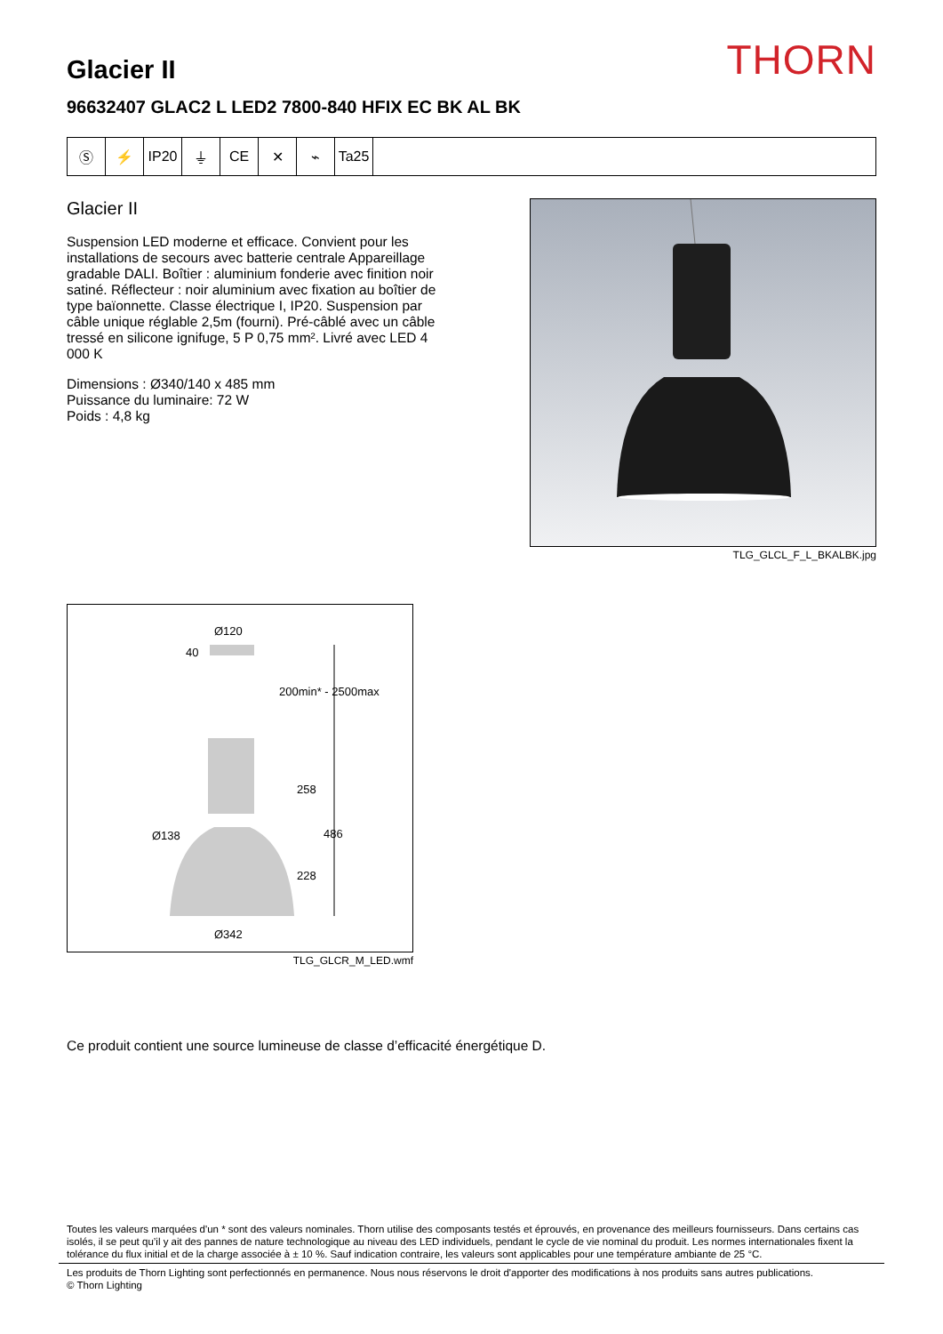Glacier II
THORN
96632407 GLAC2 L LED2 7800-840 HFIX EC BK AL BK
Ⓢ ⚡ IP20 ⏚ CE ✕ ⌁ Ta25
Glacier II
Suspension LED moderne et efficace. Convient pour les installations de secours avec batterie centrale Appareillage gradable DALI. Boîtier : aluminium fonderie avec finition noir satiné. Réflecteur : noir aluminium avec fixation au boîtier de type baïonnette. Classe électrique I, IP20. Suspension par câble unique réglable 2,5m (fourni). Pré-câblé avec un câble tressé en silicone ignifuge, 5 P 0,75 mm². Livré avec LED 4 000 K
Dimensions : Ø340/140 x 485 mm
Puissance du luminaire: 72 W
Poids : 4,8 kg
TLG_GLCL_F_L_BKALBK.jpg
Ø120
40
200min* - 2500max
258
Ø138 486
228
Ø342
TLG_GLCR_M_LED.wmf
Ce produit contient une source lumineuse de classe d’efficacité énergétique D.
Toutes les valeurs marquées d'un * sont des valeurs nominales. Thorn utilise des composants testés et éprouvés, en provenance des meilleurs fournisseurs. Dans certains cas isolés, il se peut qu’il y ait des pannes de nature technologique au niveau des LED individuels, pendant le cycle de vie nominal du produit. Les normes internationales fixent la tolérance du flux initial et de la charge associée à ± 10 %. Sauf indication contraire, les valeurs sont applicables pour une température ambiante de 25 °C.
Les produits de Thorn Lighting sont perfectionnés en permanence. Nous nous réservons le droit d'apporter des modifications à nos produits sans autres publications.
© Thorn Lighting